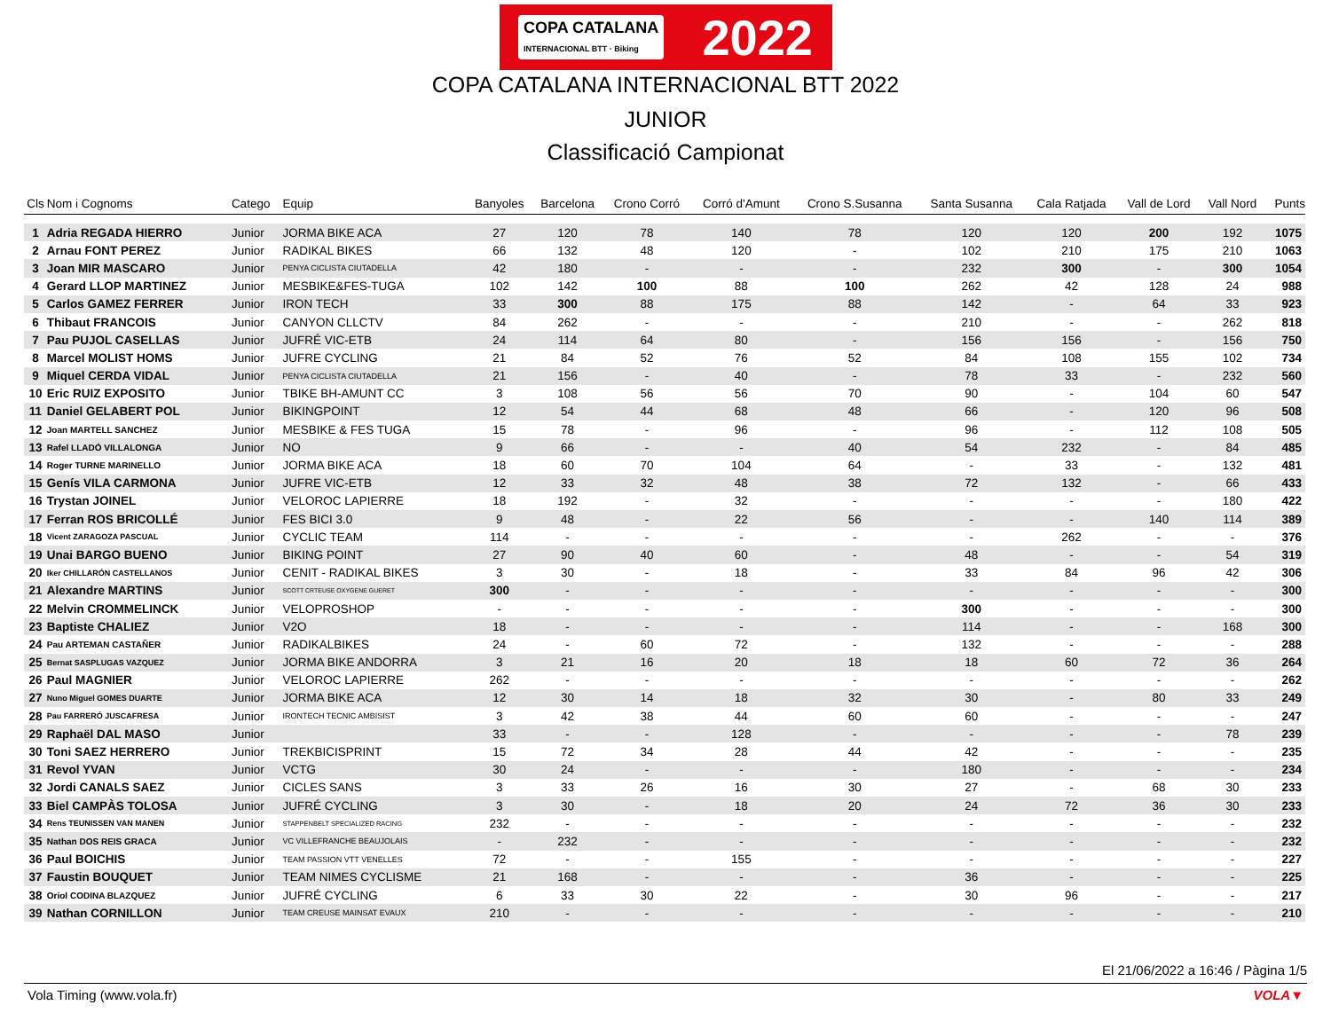COPA CATALANA
INTERNACIONAL BTT · Biking 2022
COPA CATALANA INTERNACIONAL BTT 2022
JUNIOR
Classificació Campionat
| Cls | Nom i Cognoms | Catego | Equip | Banyoles | Barcelona | Crono Corró | Corró d'Amunt | Crono S.Susanna | Santa Susanna | Cala Ratjada | Vall de Lord | Vall Nord | Punts |
| --- | --- | --- | --- | --- | --- | --- | --- | --- | --- | --- | --- | --- | --- |
| 1 | Adria REGADA HIERRO | Junior | JORMA BIKE ACA | 27 | 120 | 78 | 140 | 78 | 120 | 120 | 200 | 192 | 1075 |
| 2 | Arnau FONT PEREZ | Junior | RADIKAL BIKES | 66 | 132 | 48 | 120 | - | 102 | 210 | 175 | 210 | 1063 |
| 3 | Joan MIR MASCARO | Junior | PENYA CICLISTA CIUTADELLA | 42 | 180 | - | - | - | 232 | 300 | - | 300 | 1054 |
| 4 | Gerard LLOP MARTINEZ | Junior | MESBIKE&FES-TUGA | 102 | 142 | 100 | 88 | 100 | 262 | 42 | 128 | 24 | 988 |
| 5 | Carlos GAMEZ FERRER | Junior | IRON TECH | 33 | 300 | 88 | 175 | 88 | 142 | - | 64 | 33 | 923 |
| 6 | Thibaut FRANCOIS | Junior | CANYON CLLCTV | 84 | 262 | - | - | - | 210 | - | - | 262 | 818 |
| 7 | Pau PUJOL CASELLAS | Junior | JUFRÉ VIC-ETB | 24 | 114 | 64 | 80 | - | 156 | 156 | - | 156 | 750 |
| 8 | Marcel MOLIST HOMS | Junior | JUFRE CYCLING | 21 | 84 | 52 | 76 | 52 | 84 | 108 | 155 | 102 | 734 |
| 9 | Miquel CERDA VIDAL | Junior | PENYA CICLISTA CIUTADELLA | 21 | 156 | - | 40 | - | 78 | 33 | - | 232 | 560 |
| 10 | Eric RUIZ EXPOSITO | Junior | TBIKE BH-AMUNT CC | 3 | 108 | 56 | 56 | 70 | 90 | - | 104 | 60 | 547 |
| 11 | Daniel GELABERT POL | Junior | BIKINGPOINT | 12 | 54 | 44 | 68 | 48 | 66 | - | 120 | 96 | 508 |
| 12 | Joan MARTELL SANCHEZ | Junior | MESBIKE & FES TUGA | 15 | 78 | - | 96 | - | 96 | - | 112 | 108 | 505 |
| 13 | Rafel LLADÓ VILLALONGA | Junior | NO | 9 | 66 | - | - | 40 | 54 | 232 | - | 84 | 485 |
| 14 | Roger TURNE MARINELLO | Junior | JORMA BIKE ACA | 18 | 60 | 70 | 104 | 64 | - | 33 | - | 132 | 481 |
| 15 | Genís VILA CARMONA | Junior | JUFRE VIC-ETB | 12 | 33 | 32 | 48 | 38 | 72 | 132 | - | 66 | 433 |
| 16 | Trystan JOINEL | Junior | VELOROC LAPIERRE | 18 | 192 | - | 32 | - | - | - | - | 180 | 422 |
| 17 | Ferran ROS BRICOLLÉ | Junior | FES BICI 3.0 | 9 | 48 | - | 22 | 56 | - | - | 140 | 114 | 389 |
| 18 | Vicent ZARAGOZA PASCUAL | Junior | CYCLIC TEAM | 114 | - | - | - | - | - | 262 | - | - | 376 |
| 19 | Unai BARGO BUENO | Junior | BIKING POINT | 27 | 90 | 40 | 60 | - | 48 | - | - | 54 | 319 |
| 20 | Iker CHILLARÓN CASTELLANOS | Junior | CENIT - RADIKAL BIKES | 3 | 30 | - | 18 | - | 33 | 84 | 96 | 42 | 306 |
| 21 | Alexandre MARTINS | Junior | SCOTT CRTEUSE OXYGENE GUERET | 300 | - | - | - | - | - | - | - | - | 300 |
| 22 | Melvin CROMMELINCK | Junior | VELOPROSHOP | - | - | - | - | - | 300 | - | - | - | 300 |
| 23 | Baptiste CHALIEZ | Junior | V2O | 18 | - | - | - | - | 114 | - | - | 168 | 300 |
| 24 | Pau ARTEMAN CASTAÑER | Junior | RADIKALBIKES | 24 | - | 60 | 72 | - | 132 | - | - | - | 288 |
| 25 | Bernat SASPLUGAS VAZQUEZ | Junior | JORMA BIKE ANDORRA | 3 | 21 | 16 | 20 | 18 | 18 | 60 | 72 | 36 | 264 |
| 26 | Paul MAGNIER | Junior | VELOROC LAPIERRE | 262 | - | - | - | - | - | - | - | - | 262 |
| 27 | Nuno Miguel GOMES DUARTE | Junior | JORMA BIKE ACA | 12 | 30 | 14 | 18 | 32 | 30 | - | 80 | 33 | 249 |
| 28 | Pau FARRERÓ JUSCAFRESA | Junior | IRONTECH TECNIC AMBISIST | 3 | 42 | 38 | 44 | 60 | 60 | - | - | - | 247 |
| 29 | Raphaël DAL MASO | Junior | | 33 | - | - | 128 | - | - | - | - | 78 | 239 |
| 30 | Toni SAEZ HERRERO | Junior | TREKBICISPRINT | 15 | 72 | 34 | 28 | 44 | 42 | - | - | - | 235 |
| 31 | Revol YVAN | Junior | VCTG | 30 | 24 | - | - | - | 180 | - | - | - | 234 |
| 32 | Jordi CANALS SAEZ | Junior | CICLES SANS | 3 | 33 | 26 | 16 | 30 | 27 | - | 68 | 30 | 233 |
| 33 | Biel CAMPÀS TOLOSA | Junior | JUFRÉ CYCLING | 3 | 30 | - | 18 | 20 | 24 | 72 | 36 | 30 | 233 |
| 34 | Rens TEUNISSEN VAN MANEN | Junior | STAPPENBELT SPECIALIZED RACING | 232 | - | - | - | - | - | - | - | - | 232 |
| 35 | Nathan DOS REIS GRACA | Junior | VC VILLEFRANCHE BEAUJOLAIS | - | 232 | - | - | - | - | - | - | - | 232 |
| 36 | Paul BOICHIS | Junior | TEAM PASSION VTT VENELLES | 72 | - | - | 155 | - | - | - | - | - | 227 |
| 37 | Faustin BOUQUET | Junior | TEAM NIMES CYCLISME | 21 | 168 | - | - | - | 36 | - | - | - | 225 |
| 38 | Oriol CODINA BLAZQUEZ | Junior | JUFRÉ CYCLING | 6 | 33 | 30 | 22 | - | 30 | 96 | - | - | 217 |
| 39 | Nathan CORNILLON | Junior | TEAM CREUSE MAINSAT EVAUX | 210 | - | - | - | - | - | - | - | - | 210 |
El 21/06/2022 a 16:46 / Pàgina 1/5
Vola Timing (www.vola.fr) VOLA▼